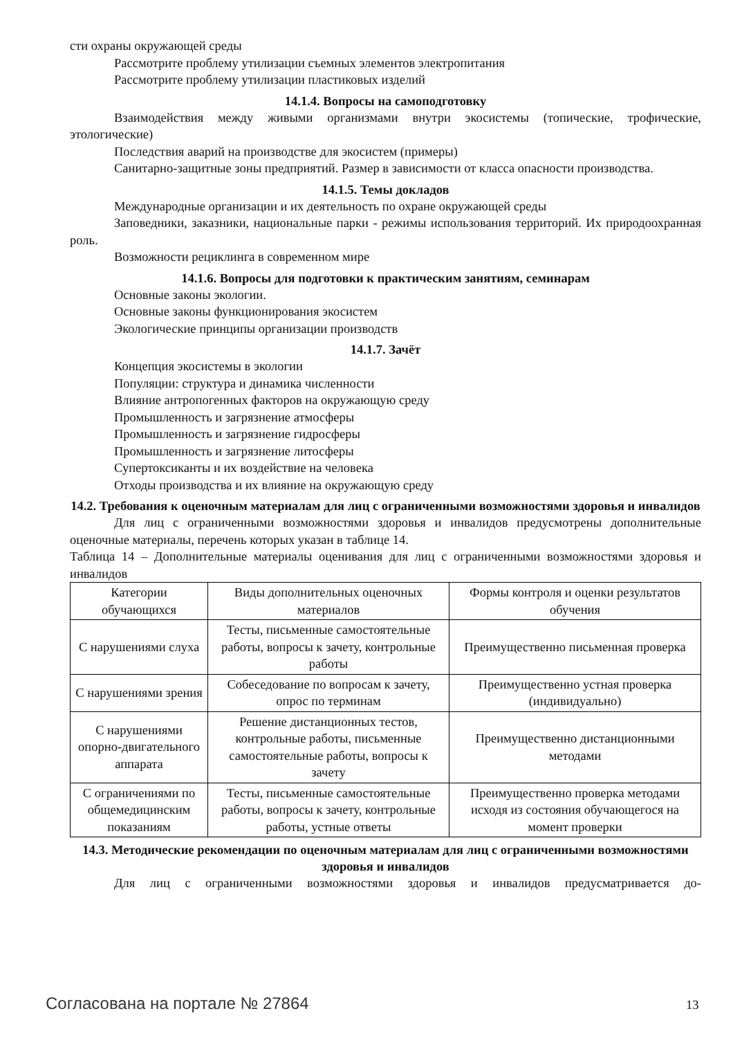сти охраны окружающей среды
Рассмотрите проблему утилизации съемных элементов электропитания
Рассмотрите проблему утилизации пластиковых изделий
14.1.4. Вопросы на самоподготовку
Взаимодействия между живыми организмами внутри экосистемы (топические, трофические, этологические)
Последствия аварий на производстве для экосистем (примеры)
Санитарно-защитные зоны предприятий. Размер в зависимости от класса опасности производства.
14.1.5. Темы докладов
Международные организации и их деятельность по охране окружающей среды
Заповедники, заказники, национальные парки - режимы использования территорий. Их природоохранная роль.
Возможности рециклинга в современном мире
14.1.6. Вопросы для подготовки к практическим занятиям, семинарам
Основные законы экологии.
Основные законы функционирования экосистем
Экологические принципы организации производств
14.1.7. Зачёт
Концепция экосистемы в экологии
Популяции: структура и динамика численности
Влияние антропогенных факторов на окружающую среду
Промышленность и загрязнение атмосферы
Промышленность и загрязнение гидросферы
Промышленность и загрязнение литосферы
Супертоксиканты и их воздействие на человека
Отходы производства и их влияние на окружающую среду
14.2. Требования к оценочным материалам для лиц с ограниченными возможностями здоровья и инвалидов
Для лиц с ограниченными возможностями здоровья и инвалидов предусмотрены дополнительные оценочные материалы, перечень которых указан в таблице 14.
Таблица 14 – Дополнительные материалы оценивания для лиц с ограниченными возможностями здоровья и инвалидов
| Категории обучающихся | Виды дополнительных оценочных материалов | Формы контроля и оценки результатов обучения |
| С нарушениями слуха | Тесты, письменные самостоятельные работы, вопросы к зачету, контрольные работы | Преимущественно письменная проверка |
| С нарушениями зрения | Собеседование по вопросам к зачету, опрос по терминам | Преимущественно устная проверка (индивидуально) |
| С нарушениями опорно-двигательного аппарата | Решение дистанционных тестов, контрольные работы, письменные самостоятельные работы, вопросы к зачету | Преимущественно дистанционными методами |
| С ограничениями по общемедицинским показаниям | Тесты, письменные самостоятельные работы, вопросы к зачету, контрольные работы, устные ответы | Преимущественно проверка методами исходя из состояния обучающегося на момент проверки |
14.3. Методические рекомендации по оценочным материалам для лиц с ограниченными возможностями здоровья и инвалидов
Для лиц с ограниченными возможностями здоровья и инвалидов предусматривается до-
Согласована на портале № 27864 13